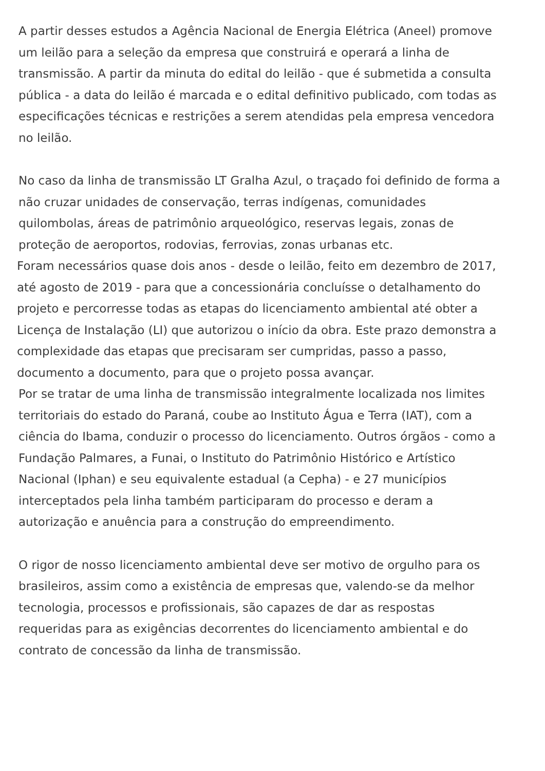A partir desses estudos a Agência Nacional de Energia Elétrica (Aneel) promove um leilão para a seleção da empresa que construirá e operará a linha de transmissão. A partir da minuta do edital do leilão - que é submetida a consulta pública - a data do leilão é marcada e o edital definitivo publicado, com todas as especificações técnicas e restrições a serem atendidas pela empresa vencedora no leilão.
No caso da linha de transmissão LT Gralha Azul, o traçado foi definido de forma a não cruzar unidades de conservação, terras indígenas, comunidades quilombolas, áreas de patrimônio arqueológico, reservas legais, zonas de proteção de aeroportos, rodovias, ferrovias, zonas urbanas etc.
Foram necessários quase dois anos - desde o leilão, feito em dezembro de 2017, até agosto de 2019 - para que a concessionária concluísse o detalhamento do projeto e percorresse todas as etapas do licenciamento ambiental até obter a Licença de Instalação (LI) que autorizou o início da obra. Este prazo demonstra a complexidade das etapas que precisaram ser cumpridas, passo a passo, documento a documento, para que o projeto possa avançar.
Por se tratar de uma linha de transmissão integralmente localizada nos limites territoriais do estado do Paraná, coube ao Instituto Água e Terra (IAT), com a ciência do Ibama, conduzir o processo do licenciamento. Outros órgãos - como a Fundação Palmares, a Funai, o Instituto do Patrimônio Histórico e Artístico Nacional (Iphan) e seu equivalente estadual (a Cepha) - e 27 municípios interceptados pela linha também participaram do processo e deram a autorização e anuência para a construção do empreendimento.
O rigor de nosso licenciamento ambiental deve ser motivo de orgulho para os brasileiros, assim como a existência de empresas que, valendo-se da melhor tecnologia, processos e profissionais, são capazes de dar as respostas requeridas para as exigências decorrentes do licenciamento ambiental e do contrato de concessão da linha de transmissão.